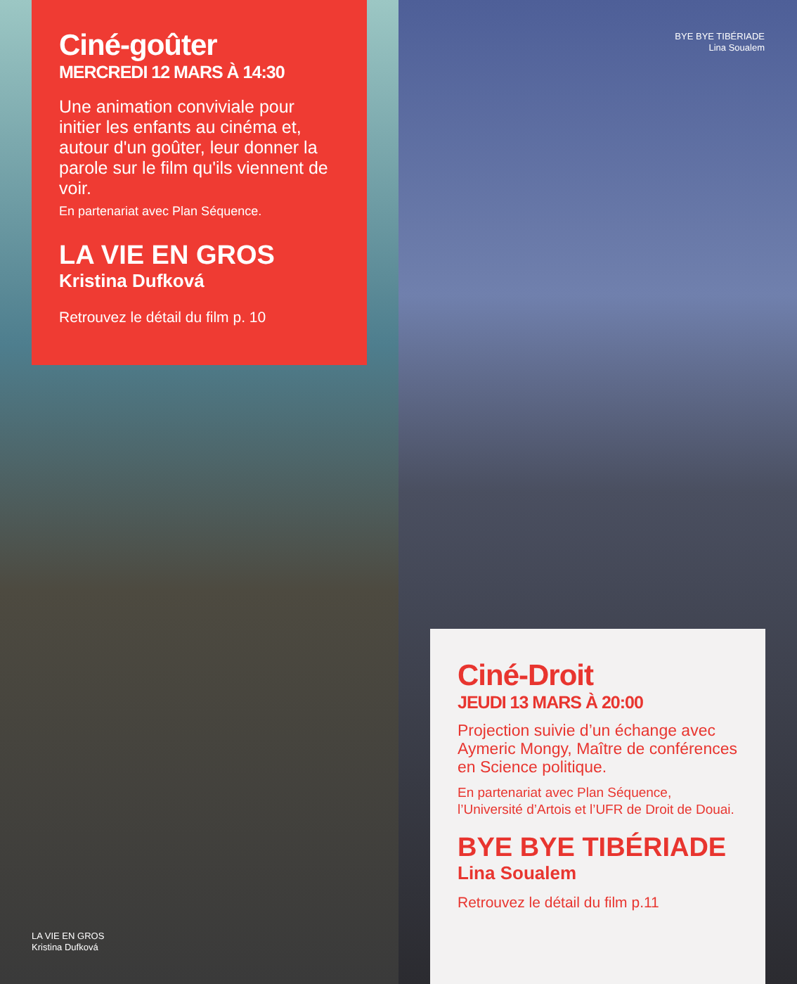Ciné-goûter
MERCREDI 12 MARS À 14:30
Une animation conviviale pour initier les enfants au cinéma et, autour d'un goûter, leur donner la parole sur le film qu'ils viennent de voir.
En partenariat avec Plan Séquence.
LA VIE EN GROS
Kristina Dufková
Retrouvez le détail du film p. 10
LA VIE EN GROS
Kristina Dufková
BYE BYE TIBÉRIADE
Lina Soualem
Ciné-Droit
JEUDI 13 MARS À 20:00
Projection suivie d’un échange avec Aymeric Mongy, Maître de conférences en Science politique.
En partenariat avec Plan Séquence, l’Université d’Artois et l’UFR de Droit de Douai.
BYE BYE TIBÉRIADE
Lina Soualem
Retrouvez le détail du film p.11